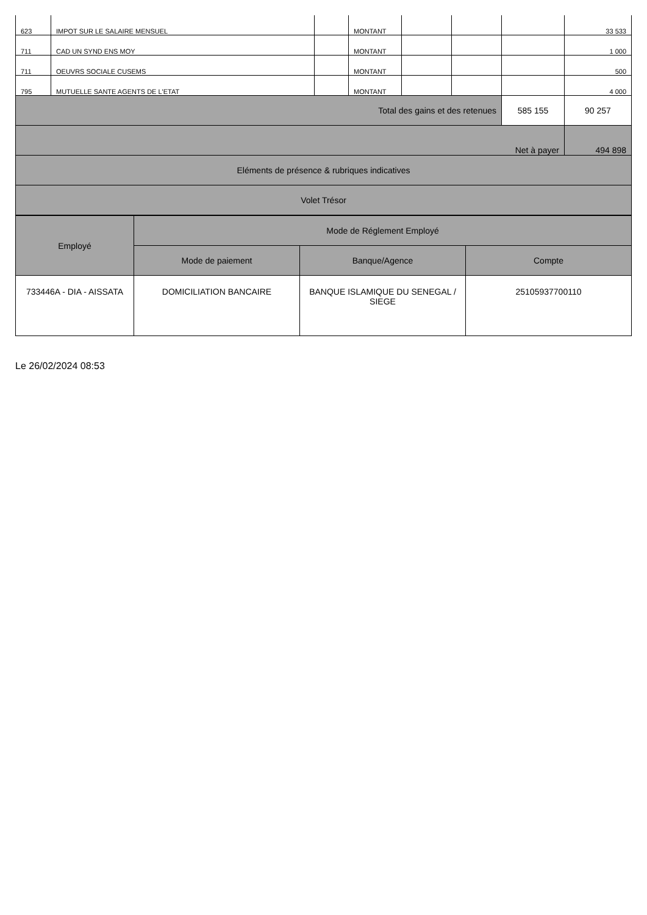| 623 | IMPOT SUR LE SALAIRE MENSUEL | | MONTANT | | | | 33 533 |
| 711 | CAD UN SYND ENS MOY | | MONTANT | | | | 1 000 |
| 711 | OEUVRS SOCIALE CUSEMS | | MONTANT | | | | 500 |
| 795 | MUTUELLE SANTE AGENTS DE L'ETAT | | MONTANT | | | | 4 000 |
| Total des gains et des retenues | | | | | | 585 155 | 90 257 |
| Net à payer | | | | | | | 494 898 |
| Eléments de présence & rubriques indicatives | | | | | | | |
| Volet Trésor | | | | | | | |
| Employé | Mode de Réglement Employé | | |
| --- | --- | --- | --- |
| | Mode de paiement | Banque/Agence | Compte |
| 733446A - DIA - AISSATA | DOMICILIATION BANCAIRE | BANQUE ISLAMIQUE DU SENEGAL / SIEGE | 25105937700110 |
Le 26/02/2024 08:53